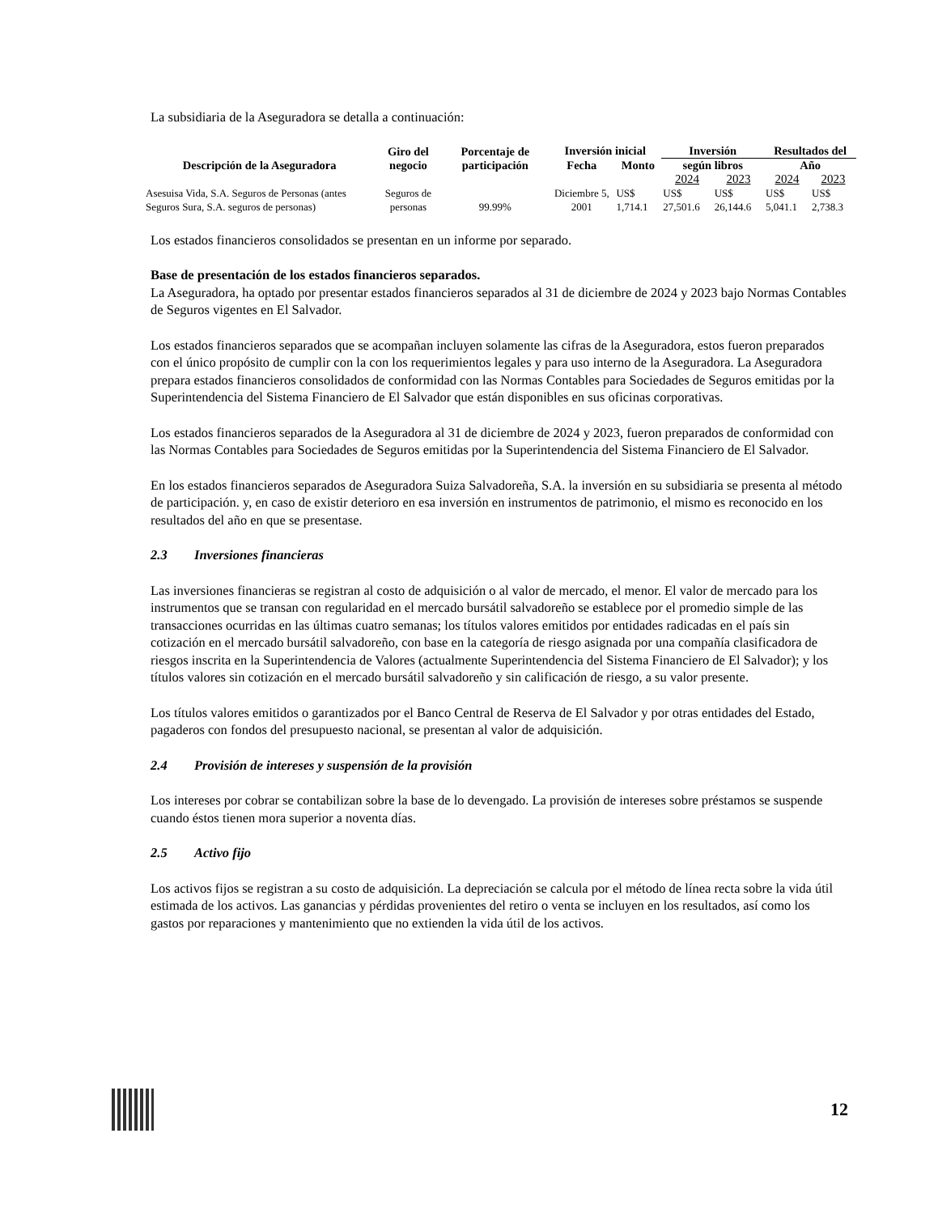La subsidiaria de la Aseguradora se detalla a continuación:
| Descripción de la Aseguradora | Giro del negocio | Porcentaje de participación | Inversión inicial | | Inversión | | Resultados del | |
| --- | --- | --- | --- | --- | --- | --- | --- | --- |
| | | | Fecha | Monto | según libros | | Año | |
| | | | | | 2024 | 2023 | 2024 | 2023 |
| Asesuisa Vida, S.A. Seguros de Personas (antes Seguros Sura, S.A. seguros de personas) | Seguros de personas | 99.99% | Diciembre 5, 2001 | US$ 1,714.1 | US$ 27,501.6 | US$ 26,144.6 | US$ 5,041.1 | US$ 2,738.3 |
Los estados financieros consolidados se presentan en un informe por separado.
Base de presentación de los estados financieros separados.
La Aseguradora, ha optado por presentar estados financieros separados al 31 de diciembre de 2024 y 2023 bajo Normas Contables de Seguros vigentes en El Salvador.
Los estados financieros separados que se acompañan incluyen solamente las cifras de la Aseguradora, estos fueron preparados con el único propósito de cumplir con la con los requerimientos legales y para uso interno de la Aseguradora. La Aseguradora prepara estados financieros consolidados de conformidad con las Normas Contables para Sociedades de Seguros emitidas por la Superintendencia del Sistema Financiero de El Salvador que están disponibles en sus oficinas corporativas.
Los estados financieros separados de la Aseguradora al 31 de diciembre de 2024 y 2023, fueron preparados de conformidad con las Normas Contables para Sociedades de Seguros emitidas por la Superintendencia del Sistema Financiero de El Salvador.
En los estados financieros separados de Aseguradora Suiza Salvadoreña, S.A. la inversión en su subsidiaria se presenta al método de participación. y, en caso de existir deterioro en esa inversión en instrumentos de patrimonio, el mismo es reconocido en los resultados del año en que se presentase.
2.3 Inversiones financieras
Las inversiones financieras se registran al costo de adquisición o al valor de mercado, el menor. El valor de mercado para los instrumentos que se transan con regularidad en el mercado bursátil salvadoreño se establece por el promedio simple de las transacciones ocurridas en las últimas cuatro semanas; los títulos valores emitidos por entidades radicadas en el país sin cotización en el mercado bursátil salvadoreño, con base en la categoría de riesgo asignada por una compañía clasificadora de riesgos inscrita en la Superintendencia de Valores (actualmente Superintendencia del Sistema Financiero de El Salvador); y los títulos valores sin cotización en el mercado bursátil salvadoreño y sin calificación de riesgo, a su valor presente.
Los títulos valores emitidos o garantizados por el Banco Central de Reserva de El Salvador y por otras entidades del Estado, pagaderos con fondos del presupuesto nacional, se presentan al valor de adquisición.
2.4 Provisión de intereses y suspensión de la provisión
Los intereses por cobrar se contabilizan sobre la base de lo devengado. La provisión de intereses sobre préstamos se suspende cuando éstos tienen mora superior a noventa días.
2.5 Activo fijo
Los activos fijos se registran a su costo de adquisición. La depreciación se calcula por el método de línea recta sobre la vida útil estimada de los activos. Las ganancias y pérdidas provenientes del retiro o venta se incluyen en los resultados, así como los gastos por reparaciones y mantenimiento que no extienden la vida útil de los activos.
12